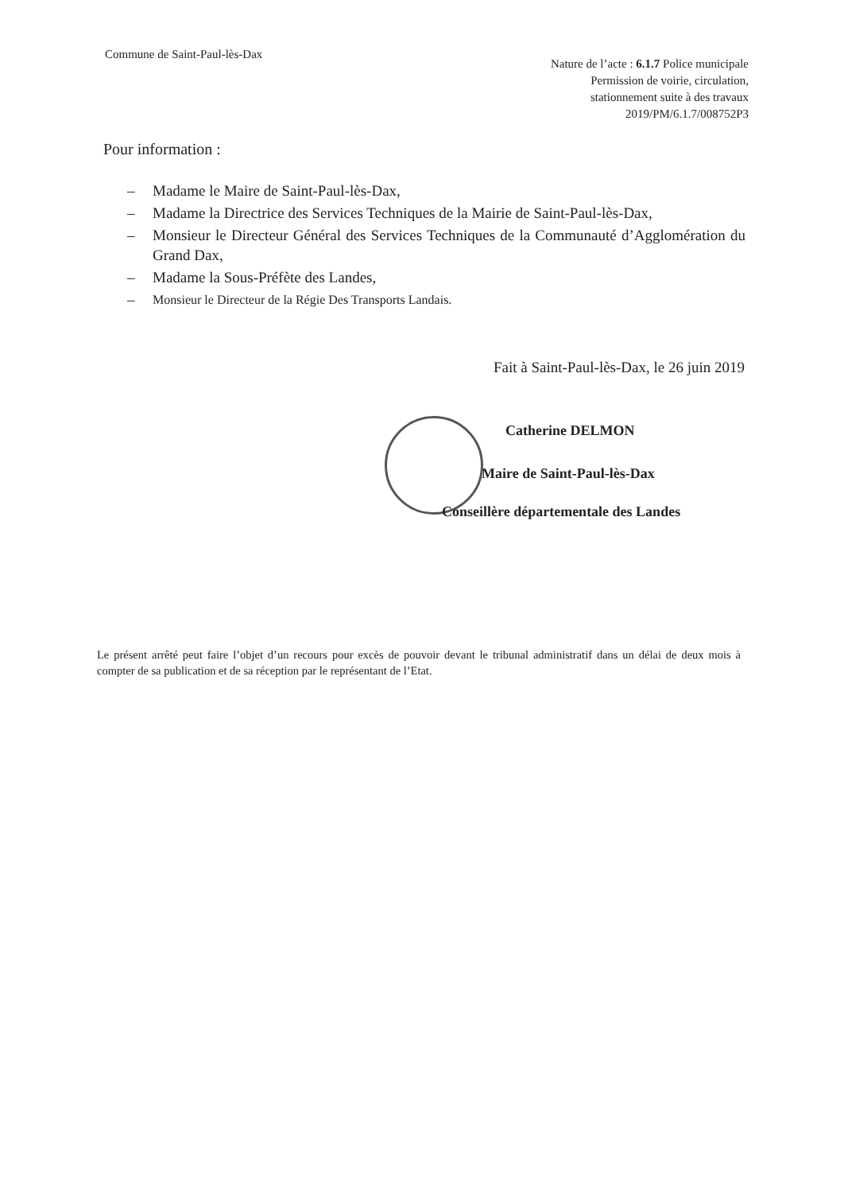Commune de Saint-Paul-lès-Dax
Nature de l’acte : 6.1.7 Police municipale
Permission de voirie, circulation,
stationnement suite à des travaux
2019/PM/6.1.7/008752P3
Pour information :
– Madame le Maire de Saint-Paul-lès-Dax,
– Madame la Directrice des Services Techniques de la Mairie de Saint-Paul-lès-Dax,
– Monsieur le Directeur Général des Services Techniques de la Communauté d’Agglomération du Grand Dax,
– Madame la Sous-Préfète des Landes,
– Monsieur le Directeur de la Régie Des Transports Landais.
Fait à Saint-Paul-lès-Dax, le 26 juin 2019
Catherine DELMON
Maire de Saint-Paul-lès-Dax
Conseillère départementale des Landes
Le présent arrêté peut faire l’objet d’un recours pour excès de pouvoir devant le tribunal administratif dans un délai de deux mois à compter de sa publication et de sa réception par le représentant de l’Etat.